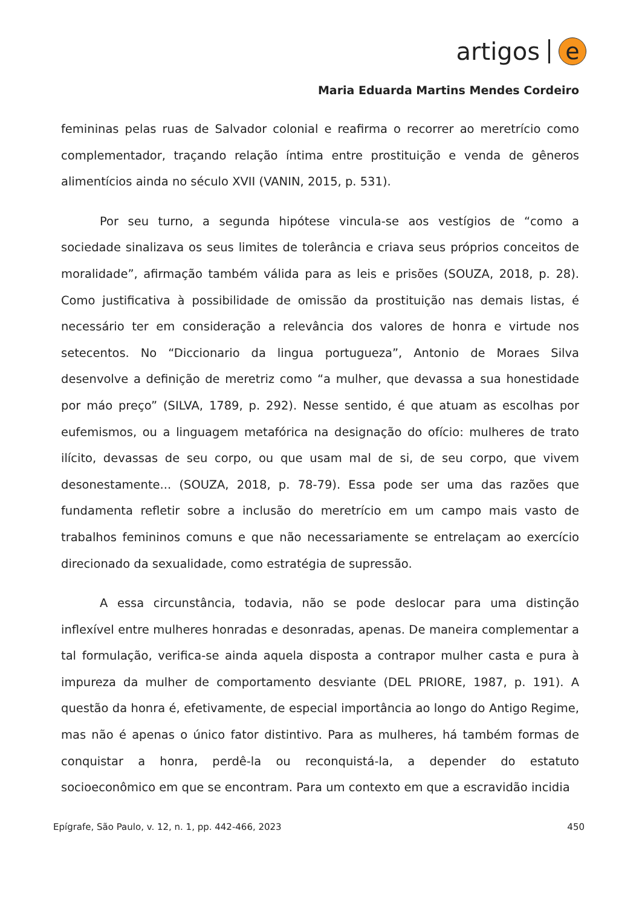artigos e
Maria Eduarda Martins Mendes Cordeiro
femininas pelas ruas de Salvador colonial e reafirma o recorrer ao meretrício como complementador, traçando relação íntima entre prostituição e venda de gêneros alimentícios ainda no século XVII (VANIN, 2015, p. 531).
Por seu turno, a segunda hipótese vincula-se aos vestígios de “como a sociedade sinalizava os seus limites de tolerância e criava seus próprios conceitos de moralidade”, afirmação também válida para as leis e prisões (SOUZA, 2018, p. 28). Como justificativa à possibilidade de omissão da prostituição nas demais listas, é necessário ter em consideração a relevância dos valores de honra e virtude nos setecentos. No “Diccionario da lingua portugueza”, Antonio de Moraes Silva desenvolve a definição de meretriz como “a mulher, que devassa a sua honestidade por máo preço” (SILVA, 1789, p. 292). Nesse sentido, é que atuam as escolhas por eufemismos, ou a linguagem metafórica na designação do ofício: mulheres de trato ilícito, devassas de seu corpo, ou que usam mal de si, de seu corpo, que vivem desonestamente... (SOUZA, 2018, p. 78-79). Essa pode ser uma das razões que fundamenta refletir sobre a inclusão do meretrício em um campo mais vasto de trabalhos femininos comuns e que não necessariamente se entrelaçam ao exercício direcionado da sexualidade, como estratégia de supressão.
A essa circunstância, todavia, não se pode deslocar para uma distinção inflexível entre mulheres honradas e desonradas, apenas. De maneira complementar a tal formulação, verifica-se ainda aquela disposta a contrapor mulher casta e pura à impureza da mulher de comportamento desviante (DEL PRIORE, 1987, p. 191). A questão da honra é, efetivamente, de especial importância ao longo do Antigo Regime, mas não é apenas o único fator distintivo. Para as mulheres, há também formas de conquistar a honra, perdê-la ou reconquistá-la, a depender do estatuto socioeconômico em que se encontram. Para um contexto em que a escravidão incidia
Epígrafe, São Paulo, v. 12, n. 1, pp. 442-466, 2023 450